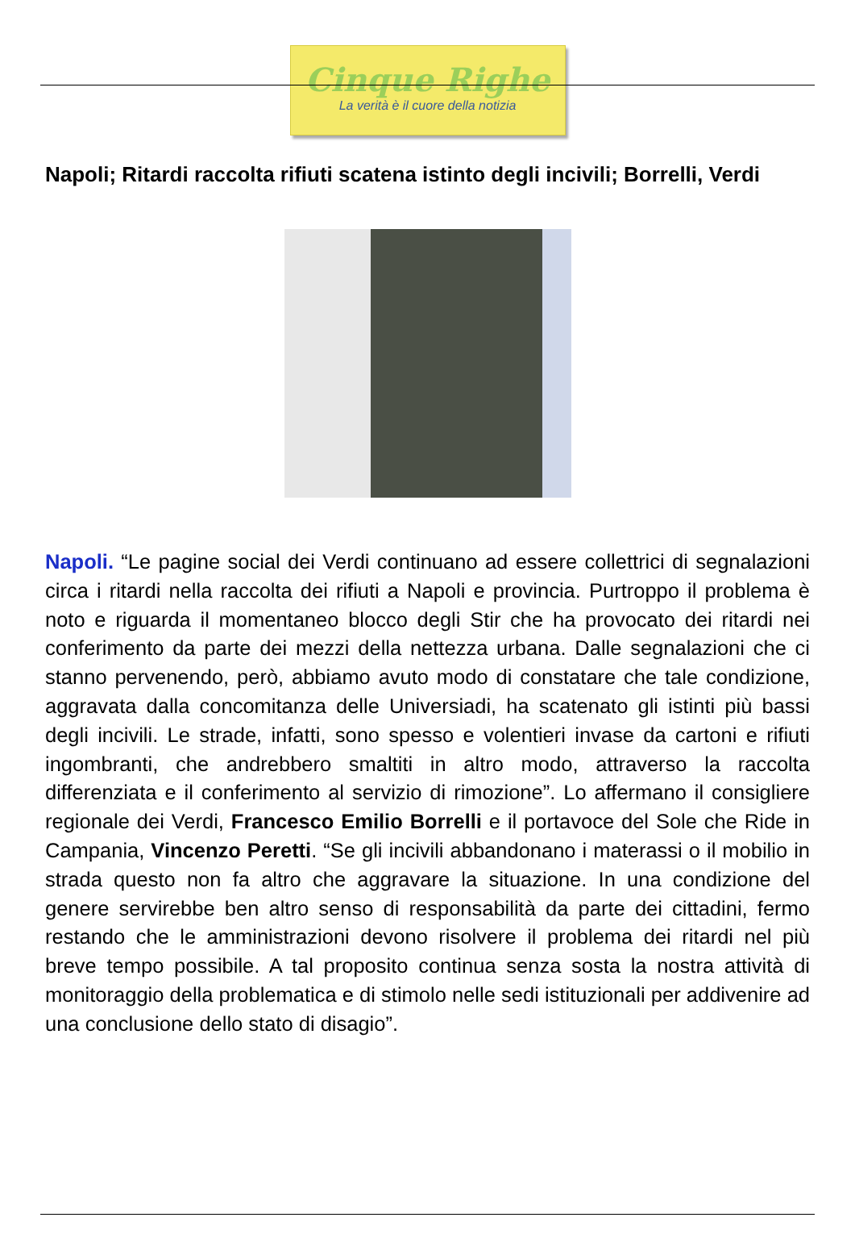Cinque Righe
La verità è il cuore della notizia
Napoli; Ritardi raccolta rifiuti scatena istinto degli incivili; Borrelli, Verdi
Napoli. “Le pagine social dei Verdi continuano ad essere collettrici di segnalazioni circa i ritardi nella raccolta dei rifiuti a Napoli e provincia. Purtroppo il problema è noto e riguarda il momentaneo blocco degli Stir che ha provocato dei ritardi nei conferimento da parte dei mezzi della nettezza urbana. Dalle segnalazioni che ci stanno pervenendo, però, abbiamo avuto modo di constatare che tale condizione, aggravata dalla concomitanza delle Universiadi, ha scatenato gli istinti più bassi degli incivili. Le strade, infatti, sono spesso e volentieri invase da cartoni e rifiuti ingombranti, che andrebbero smaltiti in altro modo, attraverso la raccolta differenziata e il conferimento al servizio di rimozione”. Lo affermano il consigliere regionale dei Verdi, Francesco Emilio Borrelli e il portavoce del Sole che Ride in Campania, Vincenzo Peretti. “Se gli incivili abbandonano i materassi o il mobilio in strada questo non fa altro che aggravare la situazione. In una condizione del genere servirebbe ben altro senso di responsabilità da parte dei cittadini, fermo restando che le amministrazioni devono risolvere il problema dei ritardi nel più breve tempo possibile. A tal proposito continua senza sosta la nostra attività di monitoraggio della problematica e di stimolo nelle sedi istituzionali per addivenire ad una conclusione dello stato di disagio”.